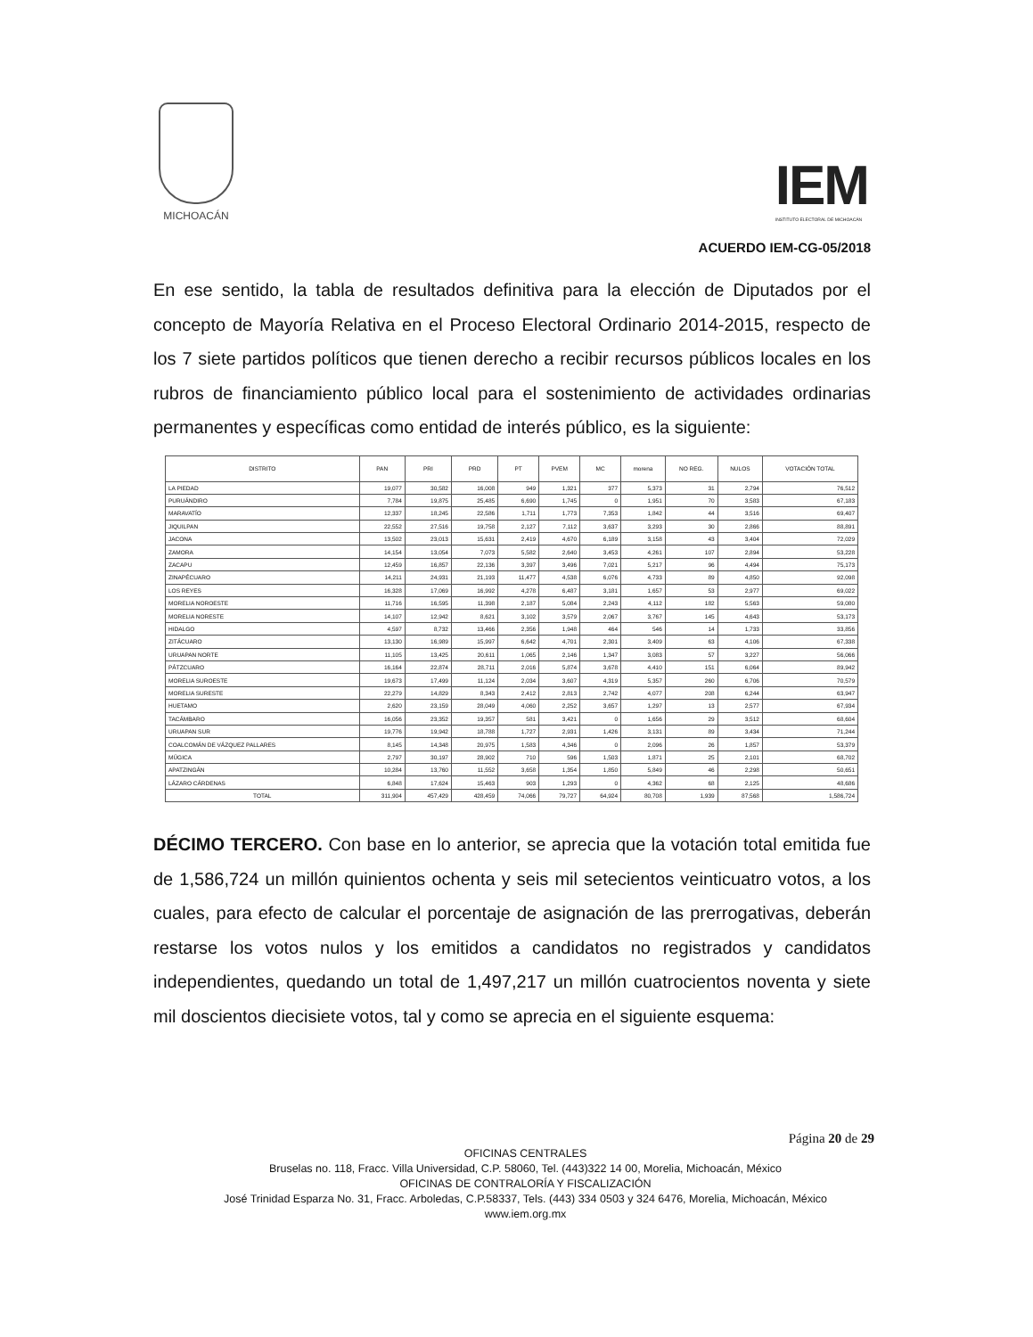MICHOACÁN
IEM
INSTITUTO ELECTORAL DE MICHOACÁN
ACUERDO IEM-CG-05/2018
En ese sentido, la tabla de resultados definitiva para la elección de Diputados por el concepto de Mayoría Relativa en el Proceso Electoral Ordinario 2014-2015, respecto de los 7 siete partidos políticos que tienen derecho a recibir recursos públicos locales en los rubros de financiamiento público local para el sostenimiento de actividades ordinarias permanentes y específicas como entidad de interés público, es la siguiente:
| DISTRITO | PAN | PRI | PRD | PT | PVEM | MC | morena | NO REG. | NULOS | VOTACIÓN TOTAL |
| --- | --- | --- | --- | --- | --- | --- | --- | --- | --- | --- |
| LA PIEDAD | 19,077 | 30,582 | 16,008 | 949 | 1,321 | 377 | 5,373 | 31 | 2,794 | 76,512 |
| PURUÁNDIRO | 7,784 | 19,875 | 25,485 | 6,690 | 1,745 | 0 | 1,951 | 70 | 3,583 | 67,183 |
| MARAVATÍO | 12,337 | 18,245 | 22,586 | 1,711 | 1,773 | 7,353 | 1,842 | 44 | 3,516 | 69,407 |
| JIQUILPAN | 22,552 | 27,516 | 19,758 | 2,127 | 7,112 | 3,637 | 3,293 | 30 | 2,866 | 88,891 |
| JACONA | 13,502 | 23,013 | 15,631 | 2,419 | 4,670 | 6,189 | 3,158 | 43 | 3,404 | 72,029 |
| ZAMORA | 14,154 | 13,054 | 7,073 | 5,582 | 2,640 | 3,453 | 4,261 | 107 | 2,894 | 53,228 |
| ZACAPU | 12,459 | 16,857 | 22,136 | 3,397 | 3,496 | 7,021 | 5,217 | 96 | 4,494 | 75,173 |
| ZINAPÉCUARO | 14,211 | 24,931 | 21,193 | 11,477 | 4,538 | 6,076 | 4,733 | 89 | 4,850 | 92,098 |
| LOS REYES | 16,328 | 17,069 | 16,992 | 4,278 | 6,487 | 3,181 | 1,657 | 53 | 2,977 | 69,022 |
| MORELIA NOROESTE | 11,716 | 16,595 | 11,398 | 2,187 | 5,084 | 2,243 | 4,112 | 182 | 5,563 | 59,080 |
| MORELIA NORESTE | 14,107 | 12,942 | 8,621 | 3,102 | 3,579 | 2,067 | 3,767 | 145 | 4,643 | 53,173 |
| HIDALGO | 4,597 | 8,732 | 13,466 | 2,356 | 1,948 | 464 | 546 | 14 | 1,733 | 33,856 |
| ZITÁCUARO | 13,130 | 16,989 | 15,997 | 6,642 | 4,701 | 2,301 | 3,409 | 63 | 4,106 | 67,338 |
| URUAPAN NORTE | 11,105 | 13,425 | 20,611 | 1,065 | 2,146 | 1,347 | 3,083 | 57 | 3,227 | 56,066 |
| PÁTZCUARO | 16,164 | 22,874 | 28,711 | 2,016 | 5,874 | 3,678 | 4,410 | 151 | 6,064 | 89,942 |
| MORELIA SUROESTE | 19,673 | 17,499 | 11,124 | 2,034 | 3,607 | 4,319 | 5,357 | 260 | 6,706 | 70,579 |
| MORELIA SURESTE | 22,279 | 14,829 | 8,343 | 2,412 | 2,813 | 2,742 | 4,077 | 208 | 6,244 | 63,947 |
| HUETAMO | 2,620 | 23,159 | 28,049 | 4,060 | 2,252 | 3,657 | 1,297 | 13 | 2,577 | 67,934 |
| TACÁMBARO | 16,056 | 23,352 | 19,357 | 581 | 3,421 | 0 | 1,656 | 29 | 3,512 | 68,604 |
| URUAPAN SUR | 19,776 | 19,942 | 18,788 | 1,727 | 2,931 | 1,426 | 3,131 | 89 | 3,434 | 71,244 |
| COALCOMÁN DE VÁZQUEZ PALLARES | 8,145 | 14,348 | 20,975 | 1,583 | 4,346 | 0 | 2,096 | 26 | 1,857 | 53,379 |
| MÚGICA | 2,797 | 30,197 | 28,902 | 710 | 596 | 1,503 | 1,871 | 25 | 2,101 | 68,702 |
| APATZINGÁN | 10,284 | 13,760 | 11,552 | 3,658 | 1,354 | 1,850 | 5,849 | 46 | 2,298 | 50,651 |
| LÁZARO CÁRDENAS | 6,848 | 17,624 | 15,463 | 903 | 1,293 | 0 | 4,362 | 68 | 2,125 | 48,686 |
| TOTAL | 311,904 | 457,429 | 428,459 | 74,066 | 79,727 | 64,924 | 80,708 | 1,939 | 87,568 | 1,586,724 |
DÉCIMO TERCERO. Con base en lo anterior, se aprecia que la votación total emitida fue de 1,586,724 un millón quinientos ochenta y seis mil setecientos veinticuatro votos, a los cuales, para efecto de calcular el porcentaje de asignación de las prerrogativas, deberán restarse los votos nulos y los emitidos a candidatos no registrados y candidatos independientes, quedando un total de 1,497,217 un millón cuatrocientos noventa y siete mil doscientos diecisiete votos, tal y como se aprecia en el siguiente esquema:
Página 20 de 29
OFICINAS CENTRALES
Bruselas no. 118, Fracc. Villa Universidad, C.P. 58060, Tel. (443)322 14 00, Morelia, Michoacán, México
OFICINAS DE CONTRALORÍA Y FISCALIZACIÓN
José Trinidad Esparza No. 31, Fracc. Arboledas, C.P.58337, Tels. (443) 334 0503 y 324 6476, Morelia, Michoacán, México
www.iem.org.mx